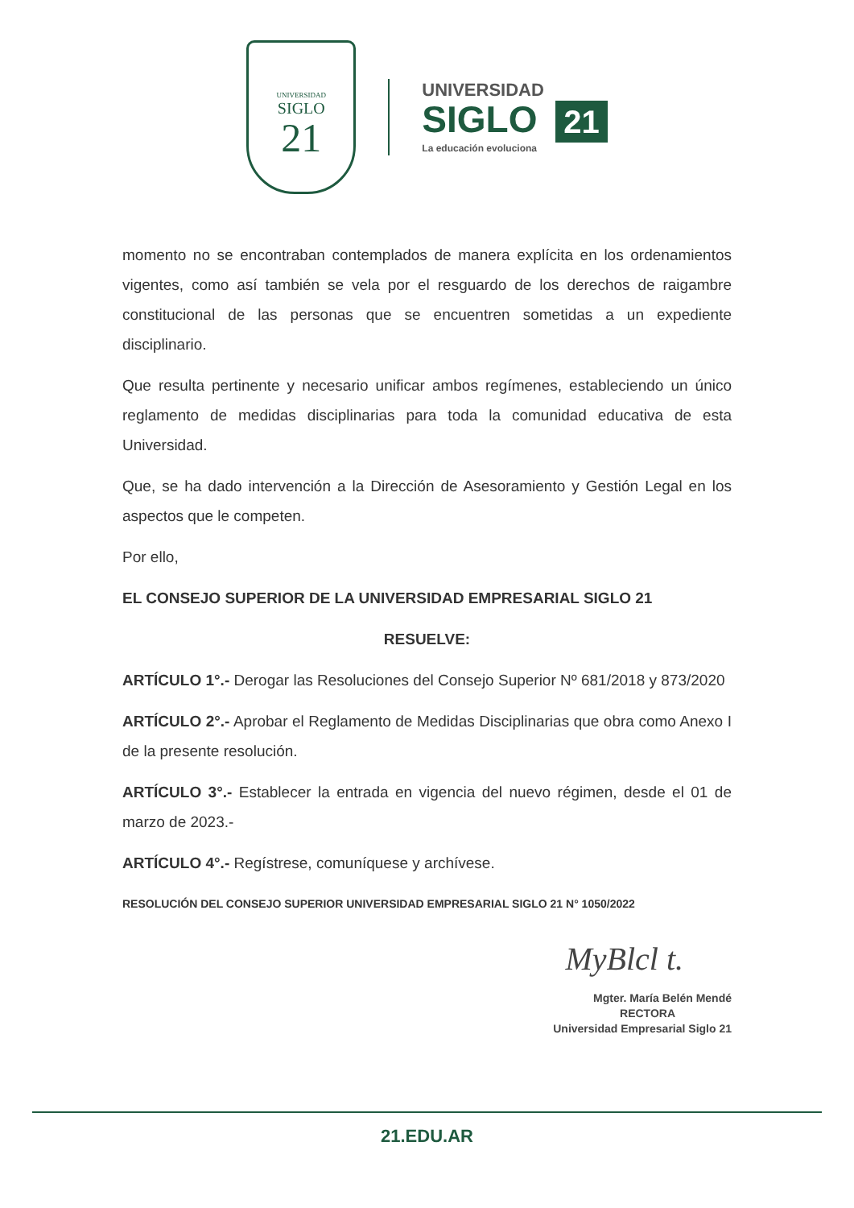UNIVERSIDAD
SIGLO
21
UNIVERSIDAD
SIGLO 21
La educación evoluciona
momento no se encontraban contemplados de manera explícita en los ordenamientos vigentes, como así también se vela por el resguardo de los derechos de raigambre constitucional de las personas que se encuentren sometidas a un expediente disciplinario.
Que resulta pertinente y necesario unificar ambos regímenes, estableciendo un único reglamento de medidas disciplinarias para toda la comunidad educativa de esta Universidad.
Que, se ha dado intervención a la Dirección de Asesoramiento y Gestión Legal en los aspectos que le competen.
Por ello,
EL CONSEJO SUPERIOR DE LA UNIVERSIDAD EMPRESARIAL SIGLO 21
RESUELVE:
ARTÍCULO 1°.- Derogar las Resoluciones del Consejo Superior Nº 681/2018 y 873/2020
ARTÍCULO 2°.- Aprobar el Reglamento de Medidas Disciplinarias que obra como Anexo I de la presente resolución.
ARTÍCULO 3°.- Establecer la entrada en vigencia del nuevo régimen, desde el 01 de marzo de 2023.-
ARTÍCULO 4°.- Regístrese, comuníquese y archívese.
RESOLUCIÓN DEL CONSEJO SUPERIOR UNIVERSIDAD EMPRESARIAL SIGLO 21 N° 1050/2022
MyBlcl t.
Mgter. María Belén Mendé
RECTORA
Universidad Empresarial Siglo 21
21.EDU.AR